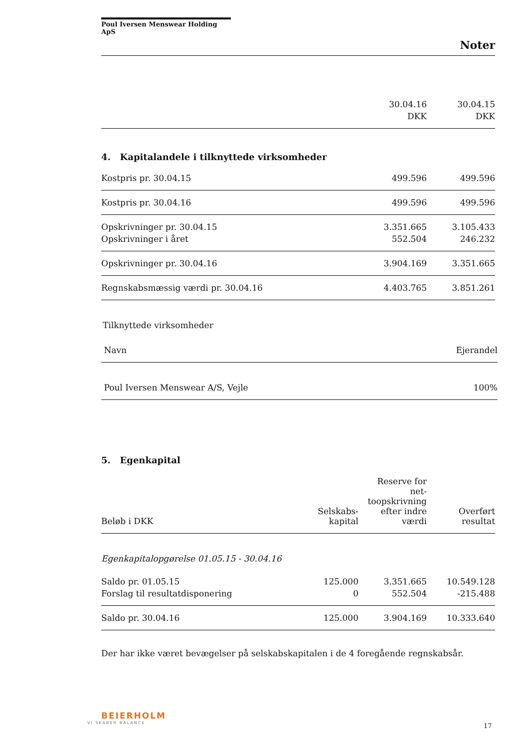Poul Iversen Menswear Holding ApS
Noter
| | 30.04.16 | 30.04.15 |
| | DKK | DKK |
4. Kapitalandele i tilknyttede virksomheder
| Kostpris pr. 30.04.15 | 499.596 | 499.596 |
| Kostpris pr. 30.04.16 | 499.596 | 499.596 |
| Opskrivninger pr. 30.04.15 | 3.351.665 | 3.105.433 |
| Opskrivninger i året | 552.504 | 246.232 |
| Opskrivninger pr. 30.04.16 | 3.904.169 | 3.351.665 |
| Regnskabsmæssig værdi pr. 30.04.16 | 4.403.765 | 3.851.261 |
Tilknyttede virksomheder
| Navn | Ejerandel |
| Poul Iversen Menswear A/S, Vejle | 100% |
5. Egenkapital
| Beløb i DKK | Selskabs- kapital | Reserve for net- toopskrivning efter indre værdi | Overført resultat |
| Egenkapitalopgørelse 01.05.15 - 30.04.16 | | | |
| Saldo pr. 01.05.15 | 125.000 | 3.351.665 | 10.549.128 |
| Forslag til resultatdisponering | 0 | 552.504 | -215.488 |
| Saldo pr. 30.04.16 | 125.000 | 3.904.169 | 10.333.640 |
Der har ikke været bevægelser på selskabskapitalen i de 4 foregående regnskabsår.
BEIERHOLM
VI SKABER BALANCE
17